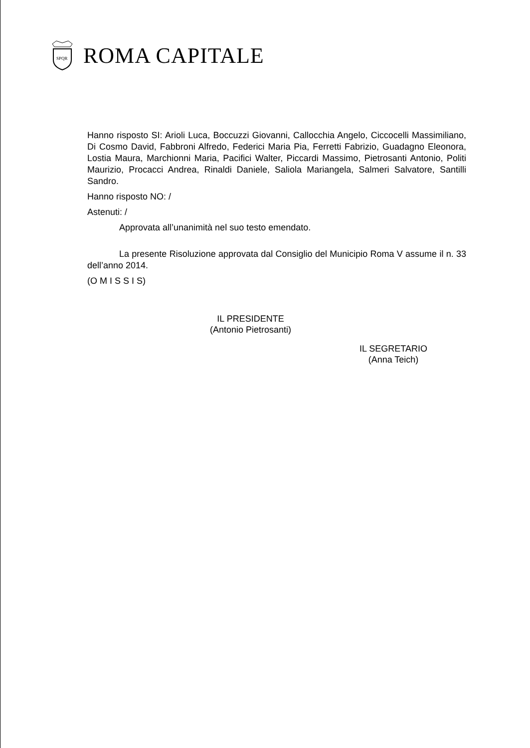SPQR
ROMA CAPITALE
Hanno risposto SI: Arioli Luca, Boccuzzi Giovanni, Callocchia Angelo, Ciccocelli Massimiliano, Di Cosmo David, Fabbroni Alfredo, Federici Maria Pia, Ferretti Fabrizio, Guadagno Eleonora, Lostia Maura, Marchionni Maria, Pacifici Walter, Piccardi Massimo, Pietrosanti Antonio, Politi Maurizio, Procacci Andrea, Rinaldi Daniele, Saliola Mariangela, Salmeri Salvatore, Santilli Sandro.
Hanno risposto NO: /
Astenuti: /
Approvata all’unanimità nel suo testo emendato.
La presente Risoluzione approvata dal Consiglio del Municipio Roma V assume il n. 33 dell’anno 2014.
(O M I S S I S)
IL PRESIDENTE
(Antonio Pietrosanti)
IL SEGRETARIO
(Anna Teich)